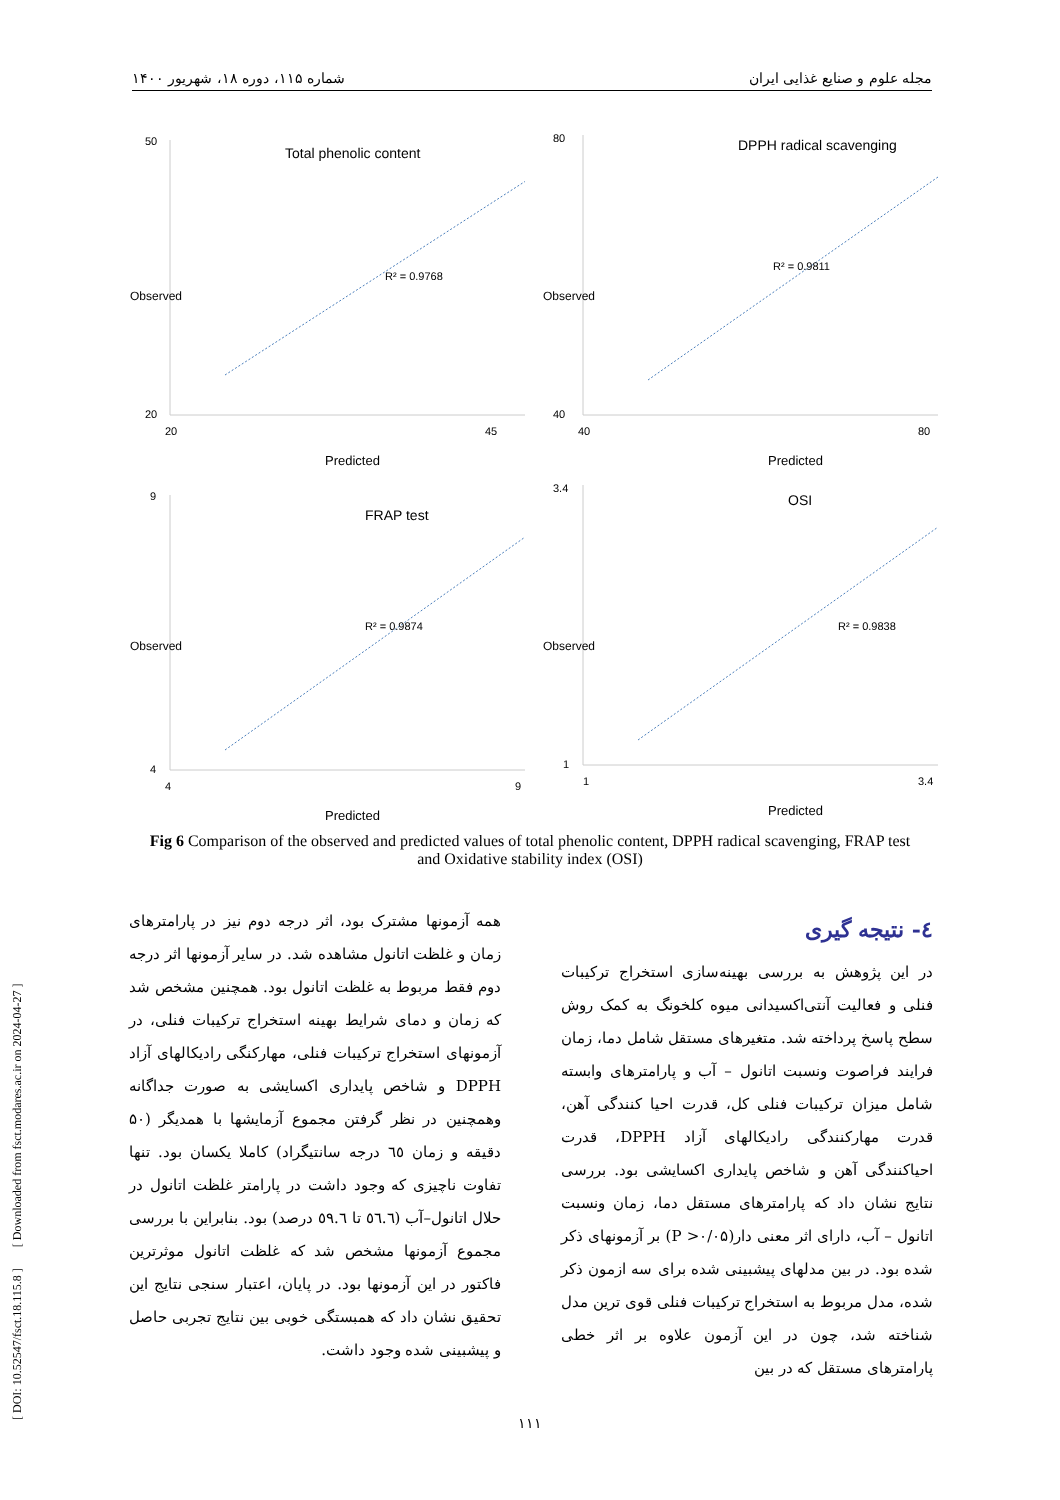مجله علوم و صنایع غذایی ایران شماره ۱۱۵، دوره ۱۸، شهریور ۱۴۰۰
Total phenolic content
R² = 0.9768
50
20
20
45
Predicted
Observed
DPPH radical scavenging
R² = 0.9811
80
40
40
80
Predicted
Observed
FRAP test
R² = 0.9874
9
4
4
9
Predicted
Observed
OSI
R² = 0.9838
3.4
1
1
3.4
Predicted
Observed
Fig 6 Comparison of the observed and predicted values of total phenolic content, DPPH radical scavenging, FRAP test and Oxidative stability index (OSI)
٤- نتیجه گیری
در این پژوهش به بررسی بهینه‌سازی استخراج ترکیبات فنلی و فعالیت آنتی‌اکسیدانی میوه کلخونگ به کمک روش سطح پاسخ پرداخته شد. متغیرهای مستقل شامل دما، زمان فرایند فراصوت ونسبت اتانول – آب و پارامترهای وابسته شامل میزان ترکیبات فنلی کل، قدرت احیا کنندگی آهن، قدرت مهارکنندگی رادیکالهای آزاد DPPH، قدرت احیاکنندگی آهن و شاخص پایداری اکسایشی بود. بررسی نتایج نشان داد که پارامترهای مستقل دما، زمان ونسبت اتانول – آب، دارای اثر معنی دار(P >۰/۰۵) بر آزمونهای ذکر شده بود. در بین مدلهای پیشبینی شده برای سه ازمون ذکر شده، مدل مربوط به استخراج ترکیبات فنلی قوی ترین مدل شناخته شد، چون در این آزمون علاوه بر اثر خطی پارامترهای مستقل که در بین
همه آزمونها مشترک بود، اثر درجه دوم نیز در پارامترهای زمان و غلظت اتانول مشاهده شد. در سایر آزمونها اثر درجه دوم فقط مربوط به غلظت اتانول بود. همچنین مشخص شد که زمان و دمای شرایط بهینه استخراج ترکیبات فنلی، در آزمونهای استخراج ترکیبات فنلی، مهارکنگی رادیکالهای آزاد DPPH و شاخص پایداری اکسایشی به صورت جداگانه وهمچنین در نظر گرفتن مجموع آزمایشها با همدیگر (۵۰ دقیقه و زمان ٦٥ درجه سانتیگراد) کاملا یکسان بود. تنها تفاوت ناچیزی که وجود داشت در پارامتر غلظت اتانول در حلال اتانول–آب (٥٦.٦ تا ٥٩.٦ درصد) بود. بنابراین با بررسی مجموع آزمونها مشخص شد که غلظت اتانول موثرترین فاکتور در این آزمونها بود. در پایان، اعتبار سنجی نتایج این تحقیق نشان داد که همبستگی خوبی بین نتایج تجربی حاصل و پیشبینی شده وجود داشت.
[ DOI: 10.52547/fsct.18.115.8 ] [ Downloaded from fsct.modares.ac.ir on 2024-04-27 ]
۱۱۱